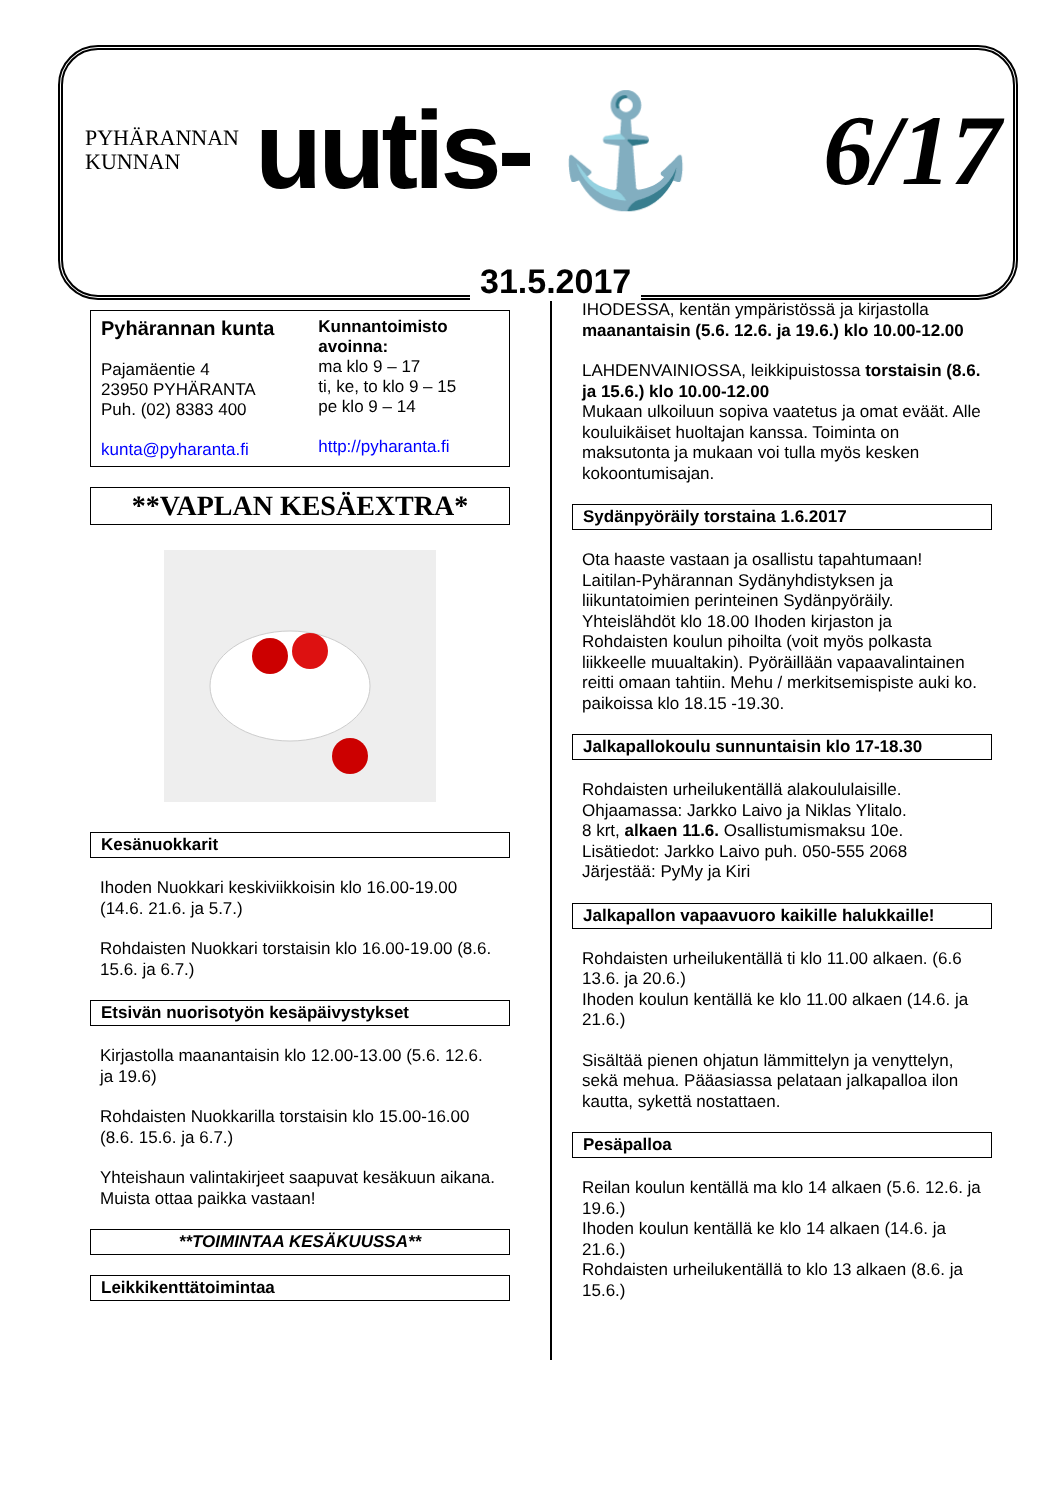PYHÄRANNAN
KUNNAN
uutis- ⚓ 6/17
31.5.2017
Pyhärannan kunta
Pajamäentie 4
23950 PYHÄRANTA
Puh. (02) 8383 400
kunta@pyharanta.fi
Kunnantoimisto avoinna:
ma klo 9 – 17
ti, ke, to klo 9 – 15
pe klo 9 – 14
http://pyharanta.fi
**VAPLAN KESÄEXTRA*
Kesänuokkarit
Ihoden Nuokkari keskiviikkoisin klo 16.00-19.00 (14.6. 21.6. ja 5.7.)
Rohdaisten Nuokkari torstaisin klo 16.00-19.00 (8.6. 15.6. ja 6.7.)
Etsivän nuorisotyön kesäpäivystykset
Kirjastolla maanantaisin klo 12.00-13.00 (5.6. 12.6. ja 19.6)
Rohdaisten Nuokkarilla torstaisin klo 15.00-16.00 (8.6. 15.6. ja 6.7.)
Yhteishaun valintakirjeet saapuvat kesäkuun aikana. Muista ottaa paikka vastaan!
**TOIMINTAA KESÄKUUSSA**
Leikkikenttätoimintaa
IHODESSA, kentän ympäristössä ja kirjastolla maanantaisin (5.6. 12.6. ja 19.6.) klo 10.00-12.00
LAHDENVAINIOSSA, leikkipuistossa torstaisin (8.6. ja 15.6.) klo 10.00-12.00
Mukaan ulkoiluun sopiva vaatetus ja omat eväät. Alle kouluikäiset huoltajan kanssa. Toiminta on maksutonta ja mukaan voi tulla myös kesken kokoontumisajan.
Sydänpyöräily torstaina 1.6.2017
Ota haaste vastaan ja osallistu tapahtumaan! Laitilan-Pyhärannan Sydänyhdistyksen ja liikuntatoimien perinteinen Sydänpyöräily.
Yhteislähdöt klo 18.00 Ihoden kirjaston ja Rohdaisten koulun pihoilta (voit myös polkasta liikkeelle muualtakin). Pyöräillään vapaavalintainen reitti omaan tahtiin. Mehu / merkitsemispiste auki ko. paikoissa klo 18.15 -19.30.
Jalkapallokoulu sunnuntaisin klo 17-18.30
Rohdaisten urheilukentällä alakoululaisille.
Ohjaamassa: Jarkko Laivo ja Niklas Ylitalo.
8 krt, alkaen 11.6. Osallistumismaksu 10e.
Lisätiedot: Jarkko Laivo puh. 050-555 2068
Järjestää: PyMy ja Kiri
Jalkapallon vapaavuoro kaikille halukkaille!
Rohdaisten urheilukentällä ti klo 11.00 alkaen. (6.6 13.6. ja 20.6.)
Ihoden koulun kentällä ke klo 11.00 alkaen (14.6. ja 21.6.)
Sisältää pienen ohjatun lämmittelyn ja venyttelyn, sekä mehua. Pääasiassa pelataan jalkapalloa ilon kautta, sykettä nostattaen.
Pesäpalloa
Reilan koulun kentällä ma klo 14 alkaen (5.6. 12.6. ja 19.6.)
Ihoden koulun kentällä ke klo 14 alkaen (14.6. ja 21.6.)
Rohdaisten urheilukentällä to klo 13 alkaen (8.6. ja 15.6.)